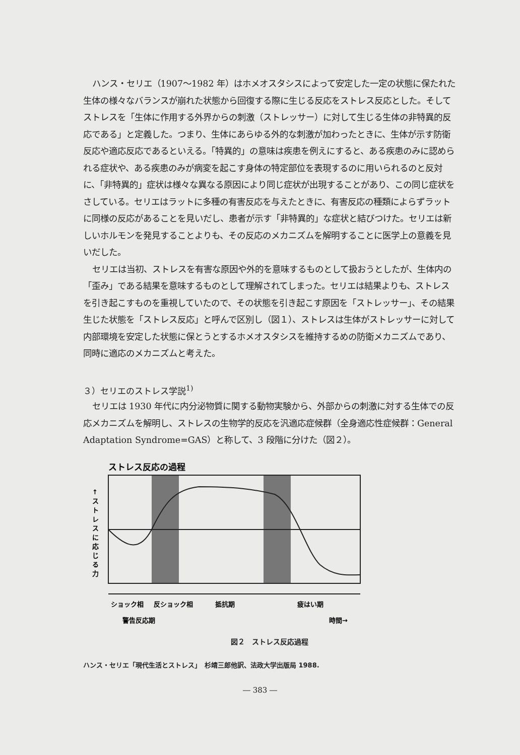ハンス・セリエ（1907～1982 年）はホメオスタシスによって安定した一定の状態に保たれた生体の様々なバランスが崩れた状態から回復する際に生じる反応をストレス反応とした。そしてストレスを「生体に作用する外界からの刺激（ストレッサー）に対して生じる生体の非特異的反応である」と定義した。つまり、生体にあらゆる外的な刺激が加わったときに、生体が示す防衛反応や適応反応であるといえる。「特異的」の意味は疾患を例えにすると、ある疾患のみに認められる症状や、ある疾患のみが病変を起こす身体の特定部位を表現するのに用いられるのと反対に、「非特異的」症状は様々な異なる原因により同じ症状が出現することがあり、この同じ症状をさしている。セリエはラットに多種の有害反応を与えたときに、有害反応の種類によらずラットに同様の反応があることを見いだし、患者が示す「非特異的」な症状と結びつけた。セリエは新しいホルモンを発見することよりも、その反応のメカニズムを解明することに医学上の意義を見いだした。
セリエは当初、ストレスを有害な原因や外的を意味するものとして扱おうとしたが、生体内の「歪み」である結果を意味するものとして理解されてしまった。セリエは結果よりも、ストレスを引き起こすものを重視していたので、その状態を引き起こす原因を「ストレッサー」、その結果生じた状態を「ストレス反応」と呼んで区別し（図１）、ストレスは生体がストレッサーに対して内部環境を安定した状態に保とうとするホメオスタシスを維持するめの防衛メカニズムであり、同時に適応のメカニズムと考えた。
３）セリエのストレス学説<sup>1)</sup>
セリエは 1930 年代に内分泌物質に関する動物実験から、外部からの刺激に対する生体での反応メカニズムを解明し、ストレスの生物学的反応を汎適応症候群（全身適応性症候群：General Adaptation Syndrome=GAS）と称して、3 段階に分けた（図２）。
ストレス反応の過程
↑
ス
ト
レ
ス
に
応
じ
る
力
ショック相
反ショック相
抵抗期
疲はい期
警告反応期
時間→
図２　ストレス反応過程
ハンス・セリエ「現代生活とストレス」　杉靖三郎他訳、法政大学出版局 1988.
― 383 ―